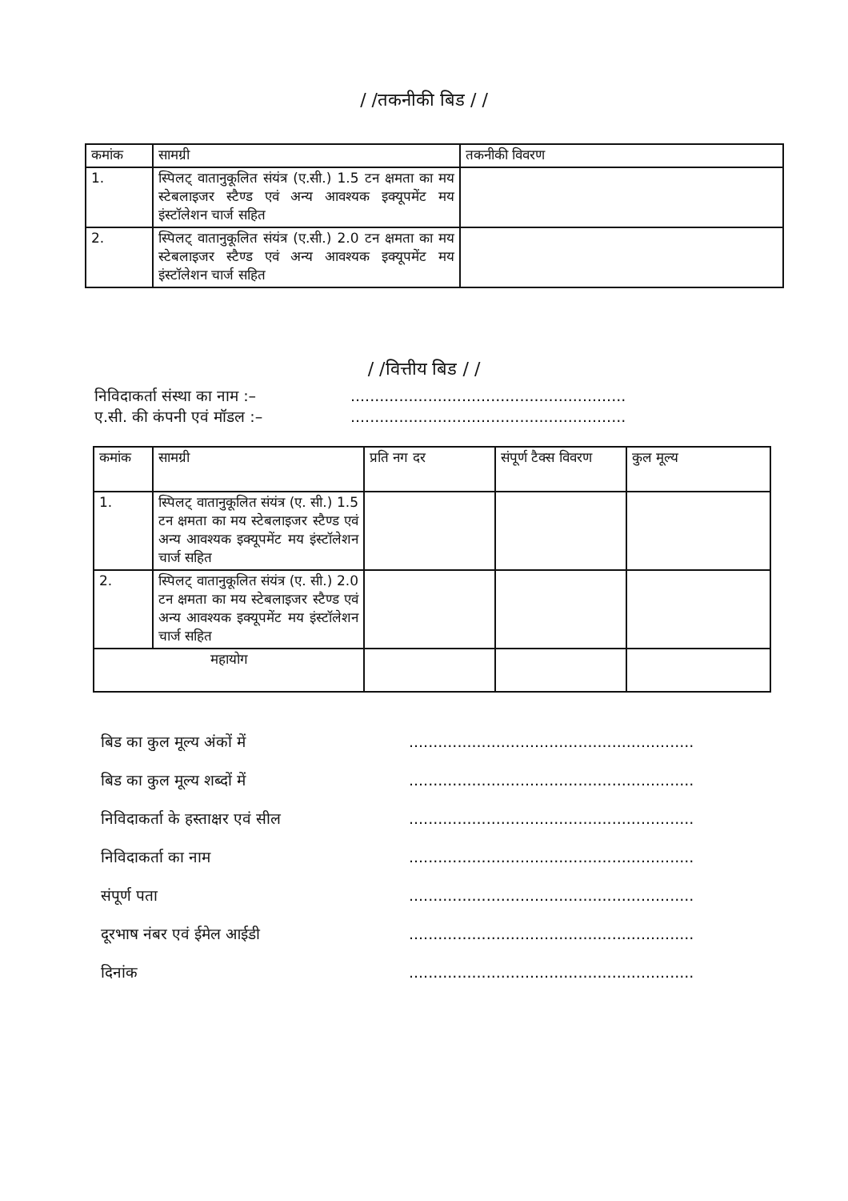/ /तकनीकी बिड / /
| कमांक | सामग्री | तकनीकी विवरण |
| --- | --- | --- |
| 1. | स्पिलट् वातानुकूलित संयंत्र (ए.सी.) 1.5 टन क्षमता का मय स्टेबलाइजर स्टैण्ड एवं अन्य आवश्यक इक्यूपमेंट मय इंस्टॉलेशन चार्ज सहित | |
| 2. | स्पिलट् वातानुकूलित संयंत्र (ए.सी.) 2.0 टन क्षमता का मय स्टेबलाइजर स्टैण्ड एवं अन्य आवश्यक इक्यूपमेंट मय इंस्टॉलेशन चार्ज सहित | |
/ /वित्तीय बिड / /
निविदाकर्ता संस्था का नाम :–.........................................................
ए.सी. की कंपनी एवं मॉडल :–.........................................................
| कमांक | सामग्री | प्रति नग दर | संपूर्ण टैक्स विवरण | कुल मूल्य |
| --- | --- | --- | --- | --- |
| 1. | स्पिलट् वातानुकूलित संयंत्र (ए. सी.) 1.5 टन क्षमता का मय स्टेबलाइजर स्टैण्ड एवं अन्य आवश्यक इक्यूपमेंट मय इंस्टॉलेशन चार्ज सहित | | | |
| 2. | स्पिलट् वातानुकूलित संयंत्र (ए. सी.) 2.0 टन क्षमता का मय स्टेबलाइजर स्टैण्ड एवं अन्य आवश्यक इक्यूपमेंट मय इंस्टॉलेशन चार्ज सहित | | | |
| महायोग | | | | |
बिड का कुल मूल्य अंकों में...........................................................
बिड का कुल मूल्य शब्दों में...........................................................
निविदाकर्ता के हस्ताक्षर एवं सील...........................................................
निविदाकर्ता का नाम...........................................................
संपूर्ण पता...........................................................
दूरभाष नंबर एवं ईमेल आईडी...........................................................
दिनांक...........................................................